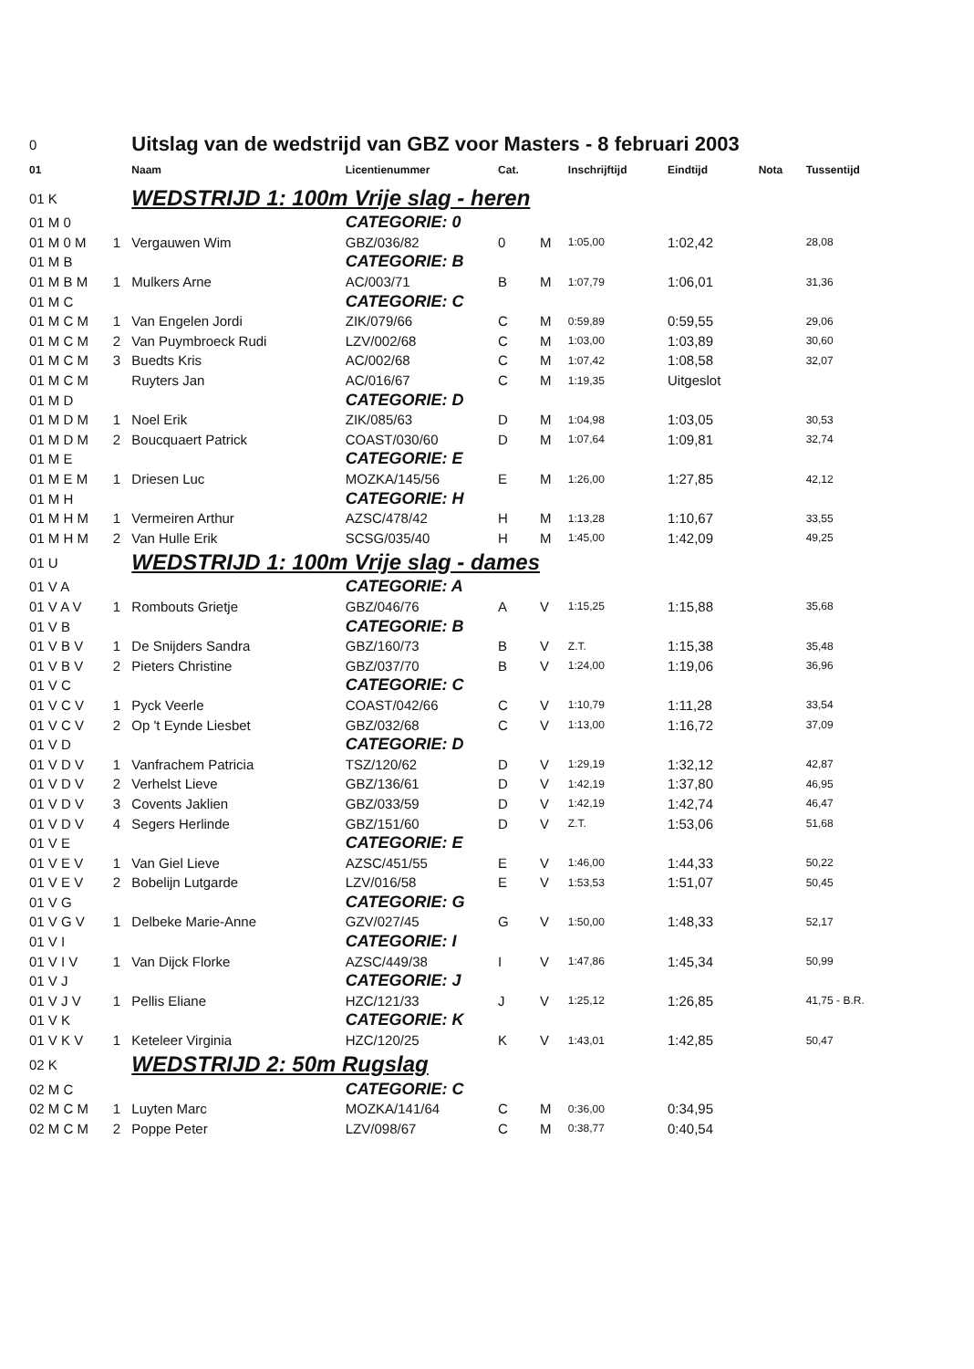| 0 | | Uitslag van de wedstrijd van GBZ voor Masters - 8 februari 2003 | | | | | | | |
| 01 | | Naam | Licentienummer | Cat. | | Inschrijftijd | Eindtijd | Nota | Tussentijd |
| 01 K | | WEDSTRIJD 1: 100m Vrije slag - heren | | | | | | | |
| 01 M 0 | | | CATEGORIE: 0 | | | | | | |
| 01 M 0 M | 1 | Vergauwen Wim | GBZ/036/82 | 0 | M | 1:05,00 | 1:02,42 | | 28,08 |
| 01 M B | | | CATEGORIE: B | | | | | | |
| 01 M B M | 1 | Mulkers Arne | AC/003/71 | B | M | 1:07,79 | 1:06,01 | | 31,36 |
| 01 M C | | | CATEGORIE: C | | | | | | |
| 01 M C M | 1 | Van Engelen Jordi | ZIK/079/66 | C | M | 0:59,89 | 0:59,55 | | 29,06 |
| 01 M C M | 2 | Van Puymbroeck Rudi | LZV/002/68 | C | M | 1:03,00 | 1:03,89 | | 30,60 |
| 01 M C M | 3 | Buedts Kris | AC/002/68 | C | M | 1:07,42 | 1:08,58 | | 32,07 |
| 01 M C M | | Ruyters Jan | AC/016/67 | C | M | 1:19,35 | Uitgeslot | | |
| 01 M D | | | CATEGORIE: D | | | | | | |
| 01 M D M | 1 | Noel Erik | ZIK/085/63 | D | M | 1:04,98 | 1:03,05 | | 30,53 |
| 01 M D M | 2 | Boucquaert Patrick | COAST/030/60 | D | M | 1:07,64 | 1:09,81 | | 32,74 |
| 01 M E | | | CATEGORIE: E | | | | | | |
| 01 M E M | 1 | Driesen Luc | MOZKA/145/56 | E | M | 1:26,00 | 1:27,85 | | 42,12 |
| 01 M H | | | CATEGORIE: H | | | | | | |
| 01 M H M | 1 | Vermeiren Arthur | AZSC/478/42 | H | M | 1:13,28 | 1:10,67 | | 33,55 |
| 01 M H M | 2 | Van Hulle Erik | SCSG/035/40 | H | M | 1:45,00 | 1:42,09 | | 49,25 |
| 01 U | | WEDSTRIJD 1: 100m Vrije slag - dames | | | | | | | |
| 01 V A | | | CATEGORIE: A | | | | | | |
| 01 V A V | 1 | Rombouts Grietje | GBZ/046/76 | A | V | 1:15,25 | 1:15,88 | | 35,68 |
| 01 V B | | | CATEGORIE: B | | | | | | |
| 01 V B V | 1 | De Snijders Sandra | GBZ/160/73 | B | V | Z.T. | 1:15,38 | | 35,48 |
| 01 V B V | 2 | Pieters Christine | GBZ/037/70 | B | V | 1:24,00 | 1:19,06 | | 36,96 |
| 01 V C | | | CATEGORIE: C | | | | | | |
| 01 V C V | 1 | Pyck Veerle | COAST/042/66 | C | V | 1:10,79 | 1:11,28 | | 33,54 |
| 01 V C V | 2 | Op 't Eynde Liesbet | GBZ/032/68 | C | V | 1:13,00 | 1:16,72 | | 37,09 |
| 01 V D | | | CATEGORIE: D | | | | | | |
| 01 V D V | 1 | Vanfrachem Patricia | TSZ/120/62 | D | V | 1:29,19 | 1:32,12 | | 42,87 |
| 01 V D V | 2 | Verhelst Lieve | GBZ/136/61 | D | V | 1:42,19 | 1:37,80 | | 46,95 |
| 01 V D V | 3 | Covents Jaklien | GBZ/033/59 | D | V | 1:42,19 | 1:42,74 | | 46,47 |
| 01 V D V | 4 | Segers Herlinde | GBZ/151/60 | D | V | Z.T. | 1:53,06 | | 51,68 |
| 01 V E | | | CATEGORIE: E | | | | | | |
| 01 V E V | 1 | Van Giel Lieve | AZSC/451/55 | E | V | 1:46,00 | 1:44,33 | | 50,22 |
| 01 V E V | 2 | Bobelijn Lutgarde | LZV/016/58 | E | V | 1:53,53 | 1:51,07 | | 50,45 |
| 01 V G | | | CATEGORIE: G | | | | | | |
| 01 V G V | 1 | Delbeke Marie-Anne | GZV/027/45 | G | V | 1:50,00 | 1:48,33 | | 52,17 |
| 01 V I | | | CATEGORIE: I | | | | | | |
| 01 V I V | 1 | Van Dijck Florke | AZSC/449/38 | I | V | 1:47,86 | 1:45,34 | | 50,99 |
| 01 V J | | | CATEGORIE: J | | | | | | |
| 01 V J V | 1 | Pellis Eliane | HZC/121/33 | J | V | 1:25,12 | 1:26,85 | | 41,75 - B.R. |
| 01 V K | | | CATEGORIE: K | | | | | | |
| 01 V K V | 1 | Keteleer Virginia | HZC/120/25 | K | V | 1:43,01 | 1:42,85 | | 50,47 |
| 02 K | | WEDSTRIJD 2: 50m Rugslag | | | | | | | |
| 02 M C | | | CATEGORIE: C | | | | | | |
| 02 M C M | 1 | Luyten Marc | MOZKA/141/64 | C | M | 0:36,00 | 0:34,95 | | |
| 02 M C M | 2 | Poppe Peter | LZV/098/67 | C | M | 0:38,77 | 0:40,54 | | |